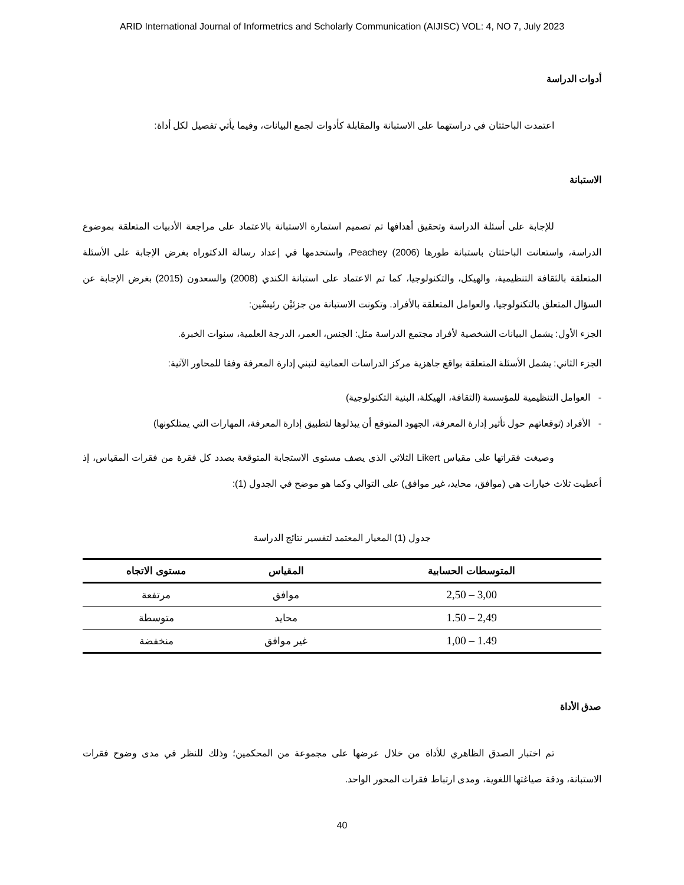ARID International Journal of Informetrics and Scholarly Communication (AIJISC) VOL: 4, NO 7, July 2023
أدوات الدراسة
اعتمدت الباحثتان في دراستهما على الاستبانة والمقابلة كأدوات لجمع البيانات، وفيما يأتي تفصيل لكل أداة:
الاستبانة
للإجابة على أسئلة الدراسة وتحقيق أهدافها تم تصميم استمارة الاستبانة بالاعتماد على مراجعة الأدبيات المتعلقة بموضوع الدراسة، واستعانت الباحثتان باستبانة طورها Peachey (2006)، واستخدمها في إعداد رسالة الدكتوراه بغرض الإجابة على الأسئلة المتعلقة بالثقافة التنظيمية، والهيكل، والتكنولوجيا، كما تم الاعتماد على استبانة الكندي (2008) والسعدون (2015) بغرض الإجابة عن السؤال المتعلق بالتكنولوجيا، والعوامل المتعلقة بالأفراد. وتكونت الاستبانة من جزئيْن رئيسْين:
الجزء الأول: يشمل البيانات الشخصية لأفراد مجتمع الدراسة مثل: الجنس، العمر، الدرجة العلمية، سنوات الخبرة.
الجزء الثاني: يشمل الأسئلة المتعلقة بواقع جاهزية مركز الدراسات العمانية لتبني إدارة المعرفة وفقا للمحاور الآتية:
- العوامل التنظيمية للمؤسسة (الثقافة، الهيكلة، البنية التكنولوجية)
- الأفراد (توقعاتهم حول تأثير إدارة المعرفة، الجهود المتوقع أن يبذلوها لتطبيق إدارة المعرفة، المهارات التي يمتلكونها)
وصيغت فقراتها على مقياس Likert الثلاثي الذي يصف مستوى الاستجابة المتوقعة بصدد كل فقرة من فقرات المقياس، إذ أعطيت ثلاث خيارات هي (موافق، محايد، غير موافق) على التوالي وكما هو موضح في الجدول (1):
جدول (1) المعيار المعتمد لتفسير نتائج الدراسة
| المتوسطات الحسابية | المقياس | مستوى الاتجاه |
| --- | --- | --- |
| 3,00 – 2,50 | موافق | مرتفعة |
| 2,49 – 1.50 | محايد | متوسطة |
| 1.49 – 1,00 | غير موافق | منخفضة |
صدق الأداة
تم اختبار الصدق الظاهري للأداة من خلال عرضها على مجموعة من المحكمين؛ وذلك للنظر في مدى وضوح فقرات الاستبانة، ودقة صياغتها اللغوية، ومدى ارتباط فقرات المحور الواحد.
40